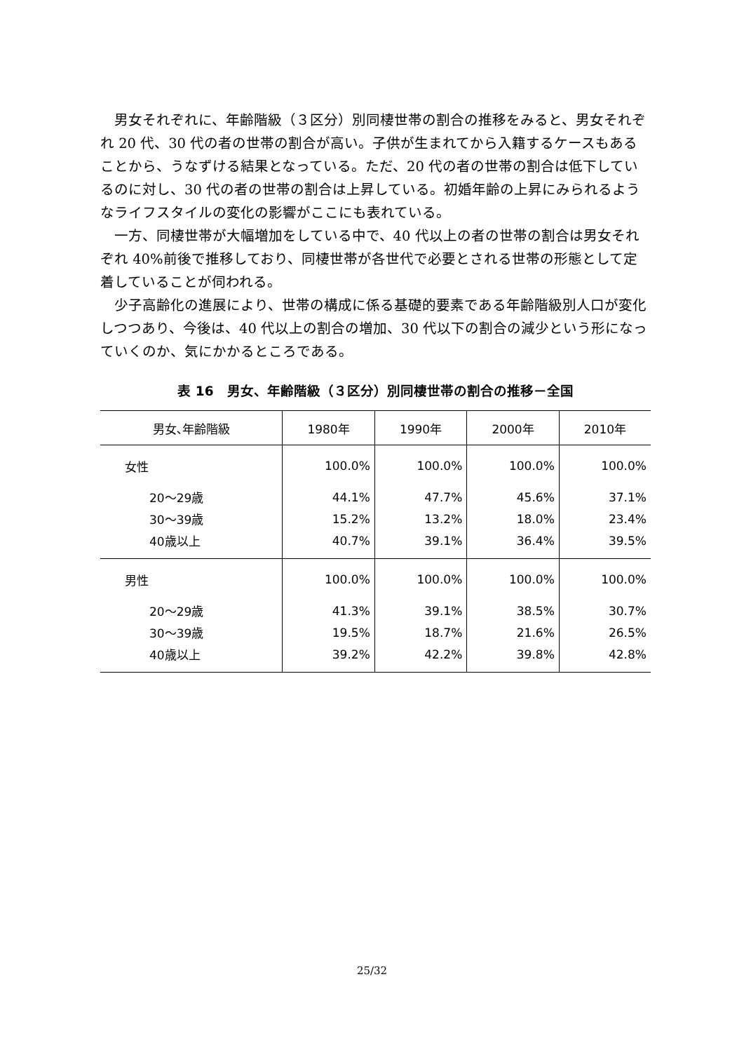男女それぞれに、年齢階級（３区分）別同棲世帯の割合の推移をみると、男女それぞれ 20 代、30 代の者の世帯の割合が高い。子供が生まれてから入籍するケースもあることから、うなずける結果となっている。ただ、20 代の者の世帯の割合は低下しているのに対し、30 代の者の世帯の割合は上昇している。初婚年齢の上昇にみられるようなライフスタイルの変化の影響がここにも表れている。
一方、同棲世帯が大幅増加をしている中で、40 代以上の者の世帯の割合は男女それぞれ 40%前後で推移しており、同棲世帯が各世代で必要とされる世帯の形態として定着していることが伺われる。
少子高齢化の進展により、世帯の構成に係る基礎的要素である年齢階級別人口が変化しつつあり、今後は、40 代以上の割合の増加、30 代以下の割合の減少という形になっていくのか、気にかかるところである。
表 16　男女、年齢階級（３区分）別同棲世帯の割合の推移－全国
| 男女､年齢階級 | 1980年 | 1990年 | 2000年 | 2010年 |
| --- | --- | --- | --- | --- |
| 女性 | 100.0% | 100.0% | 100.0% | 100.0% |
| 20～29歳 | 44.1% | 47.7% | 45.6% | 37.1% |
| 30～39歳 | 15.2% | 13.2% | 18.0% | 23.4% |
| 40歳以上 | 40.7% | 39.1% | 36.4% | 39.5% |
| 男性 | 100.0% | 100.0% | 100.0% | 100.0% |
| 20～29歳 | 41.3% | 39.1% | 38.5% | 30.7% |
| 30～39歳 | 19.5% | 18.7% | 21.6% | 26.5% |
| 40歳以上 | 39.2% | 42.2% | 39.8% | 42.8% |
25/32